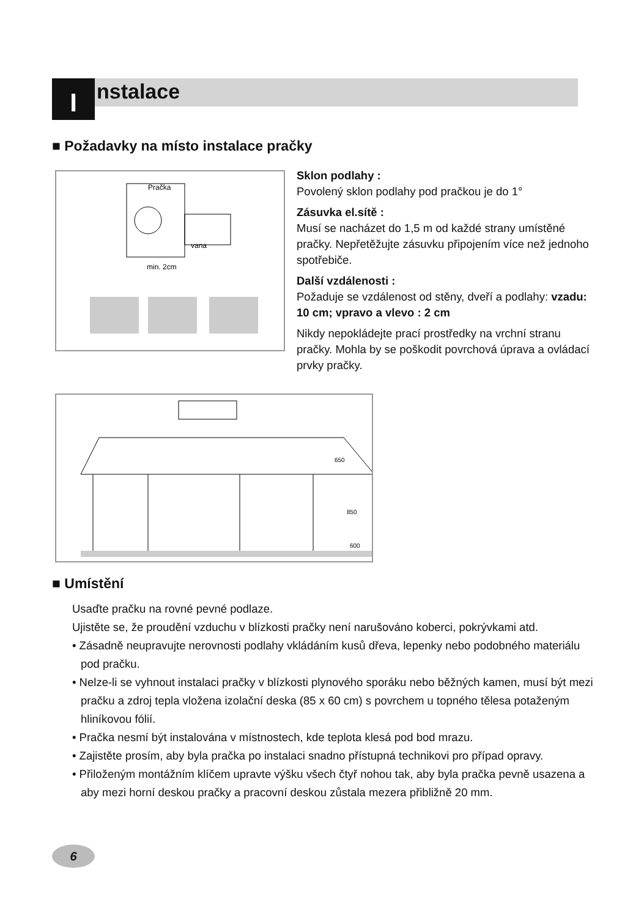I nstalace
■ Požadavky na místo instalace pračky
Pračka
vana
min. 2cm
Sklon podlahy :
Povolený sklon podlahy pod pračkou je do 1°
Zásuvka el.sítě :
Musí se nacházet do 1,5 m od každé strany umístěné pračky. Nepřetěžujte zásuvku připojením více než jednoho spotřebiče.
Další vzdálenosti :
Požaduje se vzdálenost od stěny, dveří a podlahy: vzadu: 10 cm; vpravo a vlevo : 2 cm
Nikdy nepokládejte prací prostředky na vrchní stranu pračky. Mohla by se poškodit povrchová úprava a ovládací prvky pračky.
650
850
600
■ Umístění
Usaďte pračku na rovné pevné podlaze.
Ujistěte se, že proudění vzduchu v blízkosti pračky není narušováno koberci, pokrývkami atd.
• Zásadně neupravujte nerovnosti podlahy vkládáním kusů dřeva, lepenky nebo podobného materiálu pod pračku.
• Nelze-li se vyhnout instalaci pračky v blízkosti plynového sporáku nebo běžných kamen, musí být mezi pračku a zdroj tepla vložena izolační deska (85 x 60 cm) s povrchem u topného tělesa potaženým hliníkovou fólií.
• Pračka nesmí být instalována v místnostech, kde teplota klesá pod bod mrazu.
• Zajistěte prosím, aby byla pračka po instalaci snadno přístupná technikovi pro případ opravy.
• Přiloženým montážním klíčem upravte výšku všech čtyř nohou tak, aby byla pračka pevně usazena a aby mezi horní deskou pračky a pracovní deskou zůstala mezera přibližně 20 mm.
6